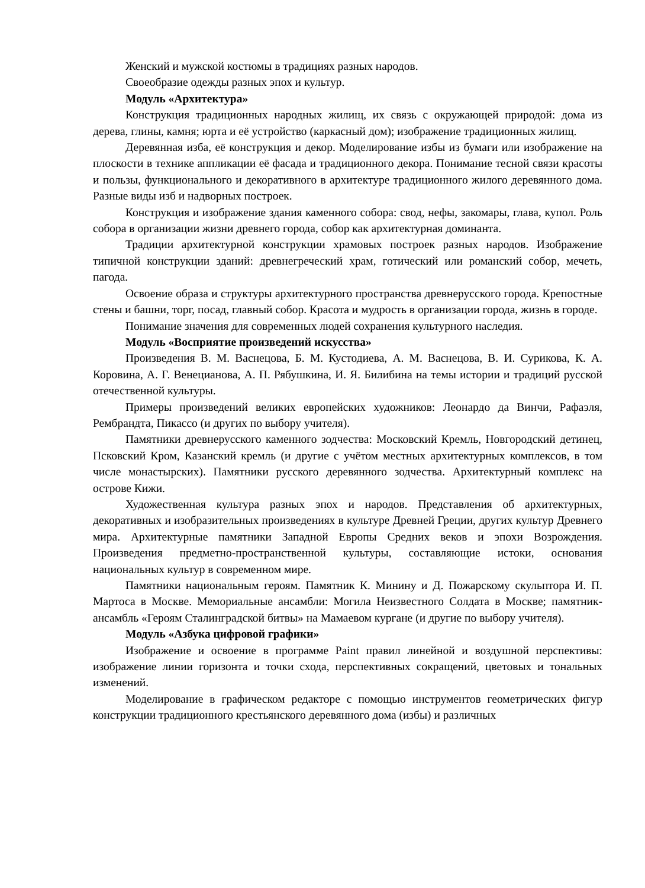Женский и мужской костюмы в традициях разных народов.
Своеобразие одежды разных эпох и культур.
Модуль «Архитектура»
Конструкция традиционных народных жилищ, их связь с окружающей природой: дома из дерева, глины, камня; юрта и её устройство (каркасный дом); изображение традиционных жилищ.
Деревянная изба, её конструкция и декор. Моделирование избы из бумаги или изображение на плоскости в технике аппликации её фасада и традиционного декора. Понимание тесной связи красоты и пользы, функционального и декоративного в архитектуре традиционного жилого деревянного дома. Разные виды изб и надворных построек.
Конструкция и изображение здания каменного собора: свод, нефы, закомары, глава, купол. Роль собора в организации жизни древнего города, собор как архитектурная доминанта.
Традиции архитектурной конструкции храмовых построек разных народов. Изображение типичной конструкции зданий: древнегреческий храм, готический или романский собор, мечеть, пагода.
Освоение образа и структуры архитектурного пространства древнерусского города. Крепостные стены и башни, торг, посад, главный собор. Красота и мудрость в организации города, жизнь в городе.
Понимание значения для современных людей сохранения культурного наследия.
Модуль «Восприятие произведений искусства»
Произведения В. М. Васнецова, Б. М. Кустодиева, А. М. Васнецова, В. И. Сурикова, К. А. Коровина, А. Г. Венецианова, А. П. Рябушкина, И. Я. Билибина на темы истории и традиций русской отечественной культуры.
Примеры произведений великих европейских художников: Леонардо да Винчи, Рафаэля, Рембрандта, Пикассо (и других по выбору учителя).
Памятники древнерусского каменного зодчества: Московский Кремль, Новгородский детинец, Псковский Кром, Казанский кремль (и другие с учётом местных архитектурных комплексов, в том числе монастырских). Памятники русского деревянного зодчества. Архитектурный комплекс на острове Кижи.
Художественная культура разных эпох и народов. Представления об архитектурных, декоративных и изобразительных произведениях в культуре Древней Греции, других культур Древнего мира. Архитектурные памятники Западной Европы Средних веков и эпохи Возрождения. Произведения предметно-пространственной культуры, составляющие истоки, основания национальных культур в современном мире.
Памятники национальным героям. Памятник К. Минину и Д. Пожарскому скульптора И. П. Мартоса в Москве. Мемориальные ансамбли: Могила Неизвестного Солдата в Москве; памятник-ансамбль «Героям Сталинградской битвы» на Мамаевом кургане (и другие по выбору учителя).
Модуль «Азбука цифровой графики»
Изображение и освоение в программе Paint правил линейной и воздушной перспективы: изображение линии горизонта и точки схода, перспективных сокращений, цветовых и тональных изменений.
Моделирование в графическом редакторе с помощью инструментов геометрических фигур конструкции традиционного крестьянского деревянного дома (избы) и различных